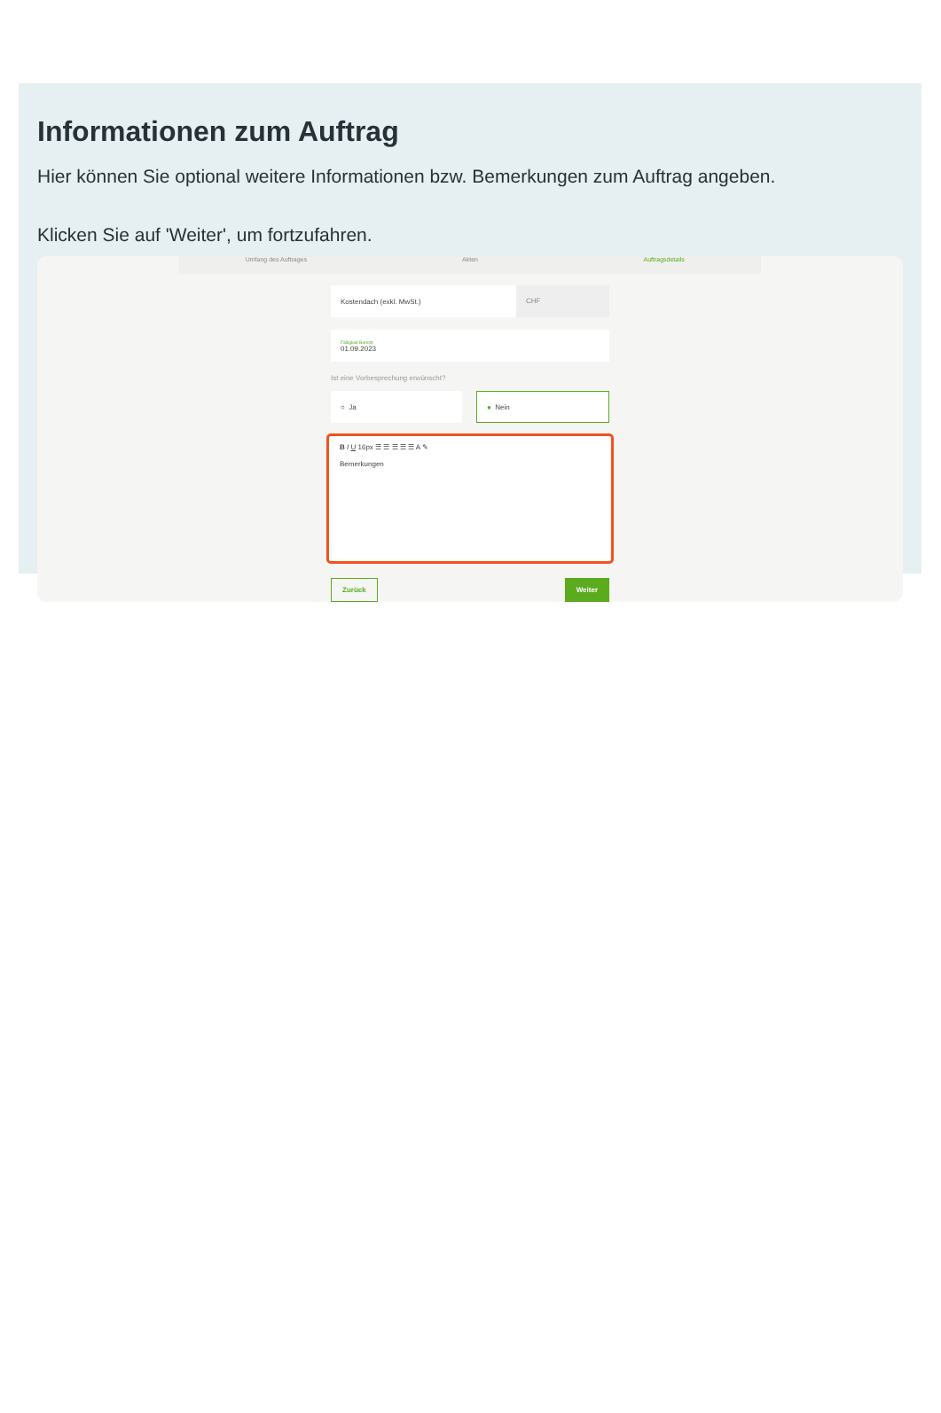Informationen zum Auftrag
Hier können Sie optional weitere Informationen bzw. Bemerkungen zum Auftrag angeben.
Klicken Sie auf 'Weiter', um fortzufahren.
Umfang des Auftrages Akten Auftragsdetails
Kostendach (exkl. MwSt.) CHF
Fälligkeit Bericht
01.09.2023
Ist eine Vorbesprechung erwünscht?
○ Ja ● Nein
B I U 16px ☰ ☰ ☰ ☰ ☰ A ✎
Bemerkungen
Zurück Weiter